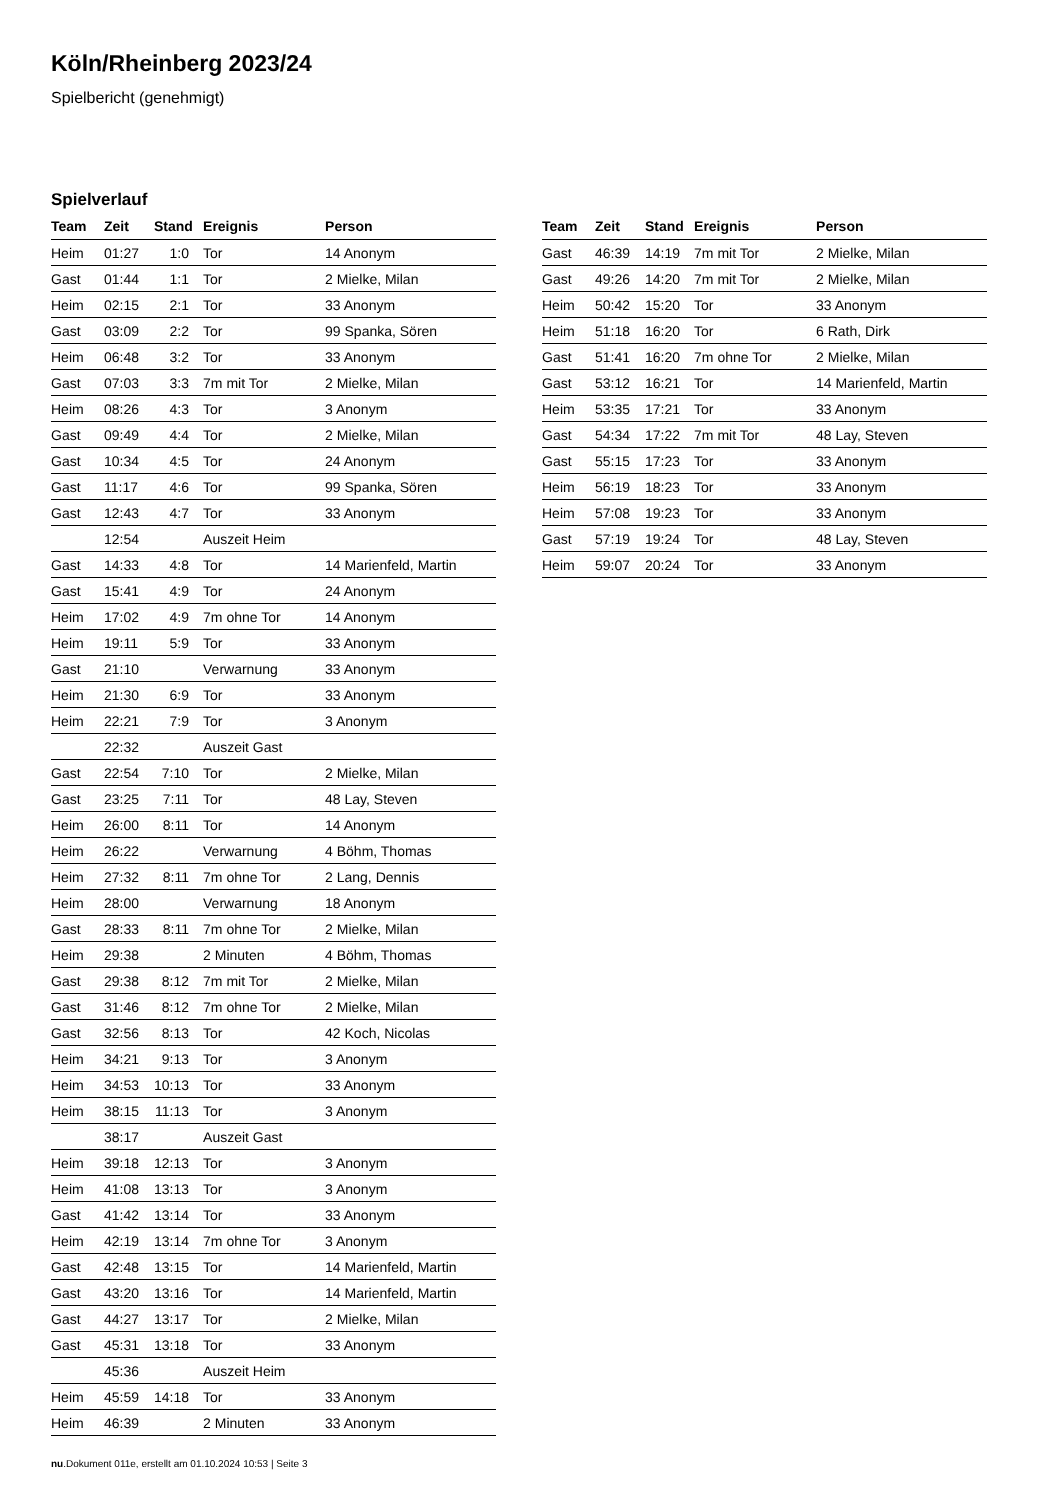Köln/Rheinberg 2023/24
Spielbericht (genehmigt)
Spielverlauf
| Team | Zeit | Stand | Ereignis | Person |
| --- | --- | --- | --- | --- |
| Heim | 01:27 | 1:0 | Tor | 14 Anonym |
| Gast | 01:44 | 1:1 | Tor | 2 Mielke, Milan |
| Heim | 02:15 | 2:1 | Tor | 33 Anonym |
| Gast | 03:09 | 2:2 | Tor | 99 Spanka, Sören |
| Heim | 06:48 | 3:2 | Tor | 33 Anonym |
| Gast | 07:03 | 3:3 | 7m mit Tor | 2 Mielke, Milan |
| Heim | 08:26 | 4:3 | Tor | 3 Anonym |
| Gast | 09:49 | 4:4 | Tor | 2 Mielke, Milan |
| Gast | 10:34 | 4:5 | Tor | 24 Anonym |
| Gast | 11:17 | 4:6 | Tor | 99 Spanka, Sören |
| Gast | 12:43 | 4:7 | Tor | 33 Anonym |
| | 12:54 | | Auszeit Heim | |
| Gast | 14:33 | 4:8 | Tor | 14 Marienfeld, Martin |
| Gast | 15:41 | 4:9 | Tor | 24 Anonym |
| Heim | 17:02 | 4:9 | 7m ohne Tor | 14 Anonym |
| Heim | 19:11 | 5:9 | Tor | 33 Anonym |
| Gast | 21:10 | | Verwarnung | 33 Anonym |
| Heim | 21:30 | 6:9 | Tor | 33 Anonym |
| Heim | 22:21 | 7:9 | Tor | 3 Anonym |
| | 22:32 | | Auszeit Gast | |
| Gast | 22:54 | 7:10 | Tor | 2 Mielke, Milan |
| Gast | 23:25 | 7:11 | Tor | 48 Lay, Steven |
| Heim | 26:00 | 8:11 | Tor | 14 Anonym |
| Heim | 26:22 | | Verwarnung | 4 Böhm, Thomas |
| Heim | 27:32 | 8:11 | 7m ohne Tor | 2 Lang, Dennis |
| Heim | 28:00 | | Verwarnung | 18 Anonym |
| Gast | 28:33 | 8:11 | 7m ohne Tor | 2 Mielke, Milan |
| Heim | 29:38 | | 2 Minuten | 4 Böhm, Thomas |
| Gast | 29:38 | 8:12 | 7m mit Tor | 2 Mielke, Milan |
| Gast | 31:46 | 8:12 | 7m ohne Tor | 2 Mielke, Milan |
| Gast | 32:56 | 8:13 | Tor | 42 Koch, Nicolas |
| Heim | 34:21 | 9:13 | Tor | 3 Anonym |
| Heim | 34:53 | 10:13 | Tor | 33 Anonym |
| Heim | 38:15 | 11:13 | Tor | 3 Anonym |
| | 38:17 | | Auszeit Gast | |
| Heim | 39:18 | 12:13 | Tor | 3 Anonym |
| Heim | 41:08 | 13:13 | Tor | 3 Anonym |
| Gast | 41:42 | 13:14 | Tor | 33 Anonym |
| Heim | 42:19 | 13:14 | 7m ohne Tor | 3 Anonym |
| Gast | 42:48 | 13:15 | Tor | 14 Marienfeld, Martin |
| Gast | 43:20 | 13:16 | Tor | 14 Marienfeld, Martin |
| Gast | 44:27 | 13:17 | Tor | 2 Mielke, Milan |
| Gast | 45:31 | 13:18 | Tor | 33 Anonym |
| | 45:36 | | Auszeit Heim | |
| Heim | 45:59 | 14:18 | Tor | 33 Anonym |
| Heim | 46:39 | | 2 Minuten | 33 Anonym |
| Team | Zeit | Stand | Ereignis | Person |
| --- | --- | --- | --- | --- |
| Gast | 46:39 | 14:19 | 7m mit Tor | 2 Mielke, Milan |
| Gast | 49:26 | 14:20 | 7m mit Tor | 2 Mielke, Milan |
| Heim | 50:42 | 15:20 | Tor | 33 Anonym |
| Heim | 51:18 | 16:20 | Tor | 6 Rath, Dirk |
| Gast | 51:41 | 16:20 | 7m ohne Tor | 2 Mielke, Milan |
| Gast | 53:12 | 16:21 | Tor | 14 Marienfeld, Martin |
| Heim | 53:35 | 17:21 | Tor | 33 Anonym |
| Gast | 54:34 | 17:22 | 7m mit Tor | 48 Lay, Steven |
| Gast | 55:15 | 17:23 | Tor | 33 Anonym |
| Heim | 56:19 | 18:23 | Tor | 33 Anonym |
| Heim | 57:08 | 19:23 | Tor | 33 Anonym |
| Gast | 57:19 | 19:24 | Tor | 48 Lay, Steven |
| Heim | 59:07 | 20:24 | Tor | 33 Anonym |
nu.Dokument 011e, erstellt am 01.10.2024 10:53 | Seite 3